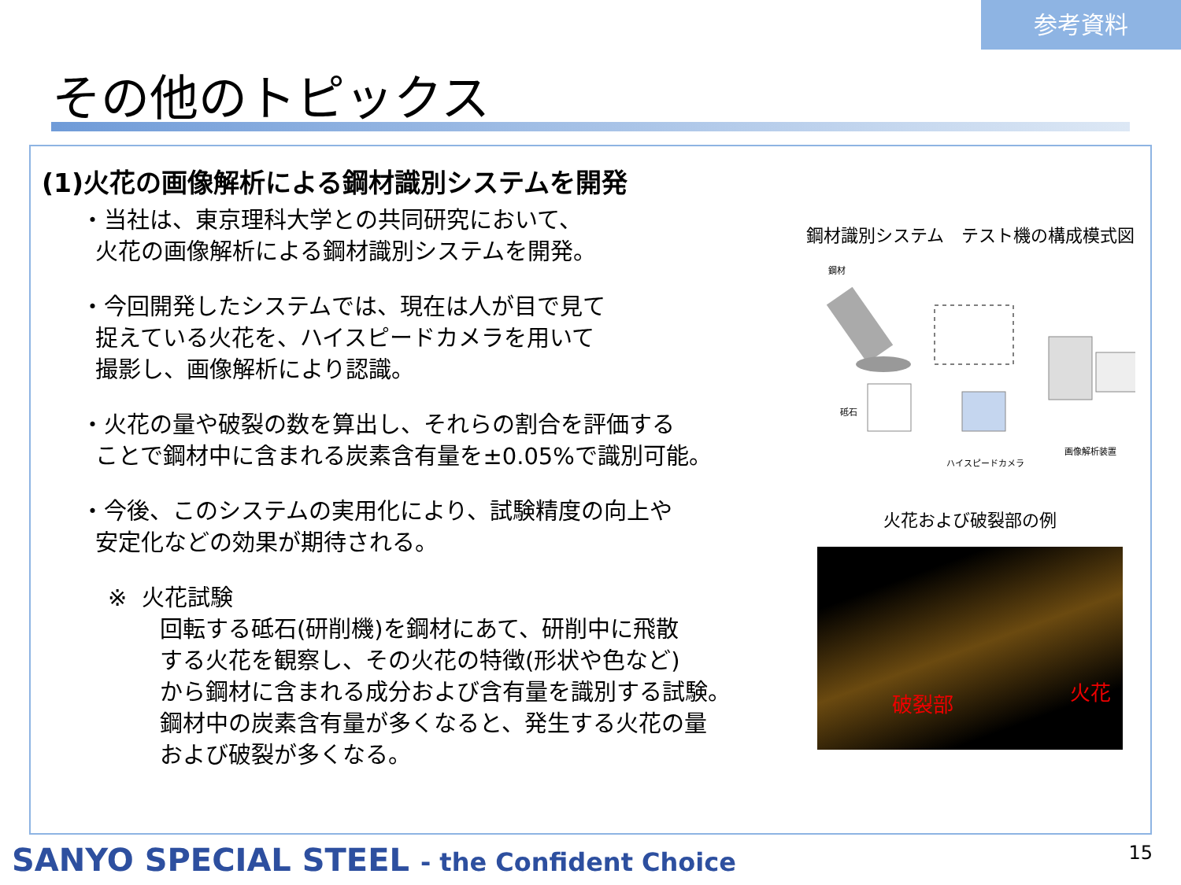参考資料
その他のトピックス
(1)火花の画像解析による鋼材識別システムを開発
・当社は、東京理科大学との共同研究において、
火花の画像解析による鋼材識別システムを開発。
・今回開発したシステムでは、現在は人が目で見て
捉えている火花を、ハイスピードカメラを用いて
撮影し、画像解析により認識。
・火花の量や破裂の数を算出し、それらの割合を評価する
ことで鋼材中に含まれる炭素含有量を±0.05%で識別可能。
・今後、このシステムの実用化により、試験精度の向上や
安定化などの効果が期待される。
※ 火花試験
回転する砥石(研削機)を鋼材にあて、研削中に飛散
する火花を観察し、その火花の特徴(形状や色など)
から鋼材に含まれる成分および含有量を識別する試験。
鋼材中の炭素含有量が多くなると、発生する火花の量
および破裂が多くなる。
鋼材識別システム　テスト機の構成模式図
鋼材
砥石
画像解析装置
ハイスピードカメラ
火花および破裂部の例
破裂部 火花
SANYO SPECIAL STEEL - the Confident Choice
15